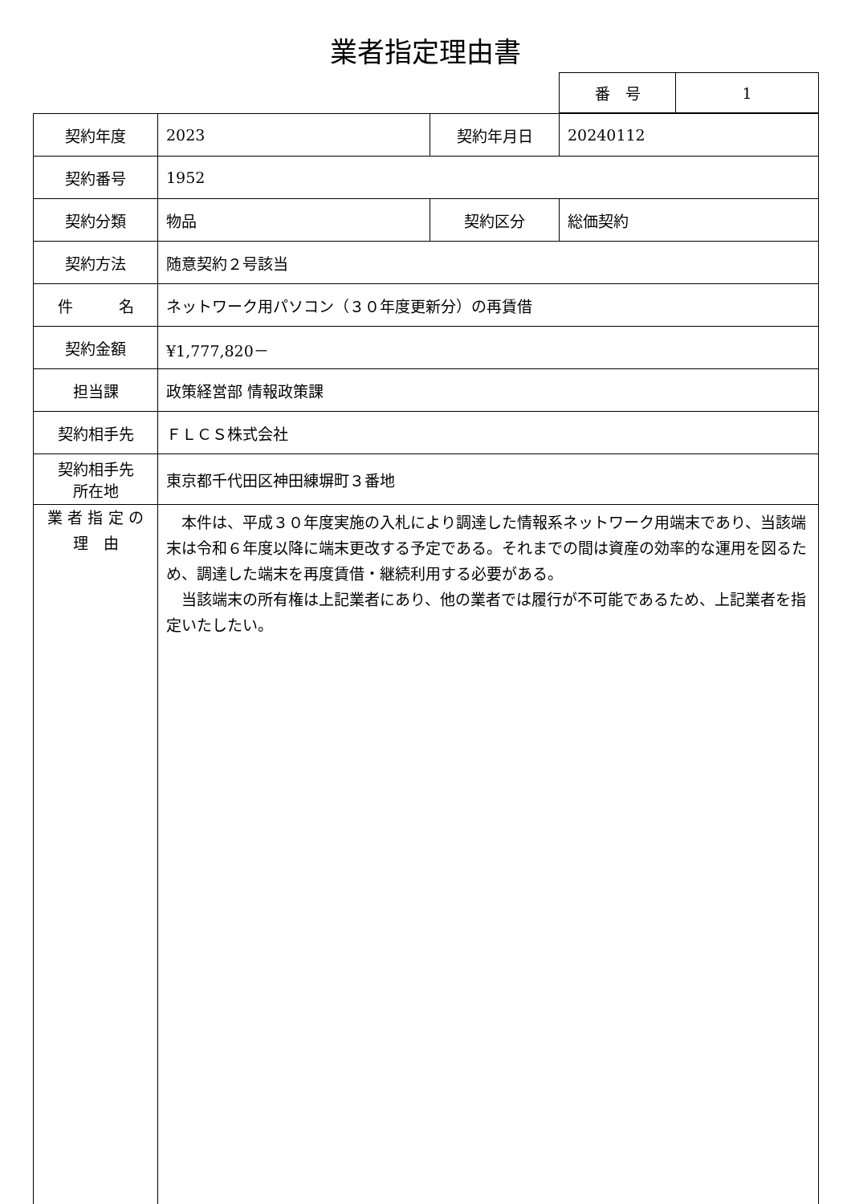業者指定理由書
| 番 号 | 1 |
| 契約年度 | 2023 | 契約年月日 | 20240112 |
| 契約番号 | 1952 | | |
| 契約分類 | 物品 | 契約区分 | 総価契約 |
| 契約方法 | 随意契約２号該当 | | |
| 件 名 | ネットワーク用パソコン（３０年度更新分）の再賃借 | | |
| 契約金額 | ¥1,777,820－ | | |
| 担当課 | 政策経営部 情報政策課 | | |
| 契約相手先 | ＦＬＣＳ株式会社 | | |
| 契約相手先 所在地 | 東京都千代田区神田練塀町３番地 | | |
| 業 者 指 定 の 理 由 | 本件は、平成３０年度実施の入札により調達した情報系ネットワーク用端末であり、当該端末は令和６年度以降に端末更改する予定である。それまでの間は資産の効率的な運用を図るため、調達した端末を再度賃借・継続利用する必要がある。 当該端末の所有権は上記業者にあり、他の業者では履行が不可能であるため、上記業者を指定いたしたい。 | | |